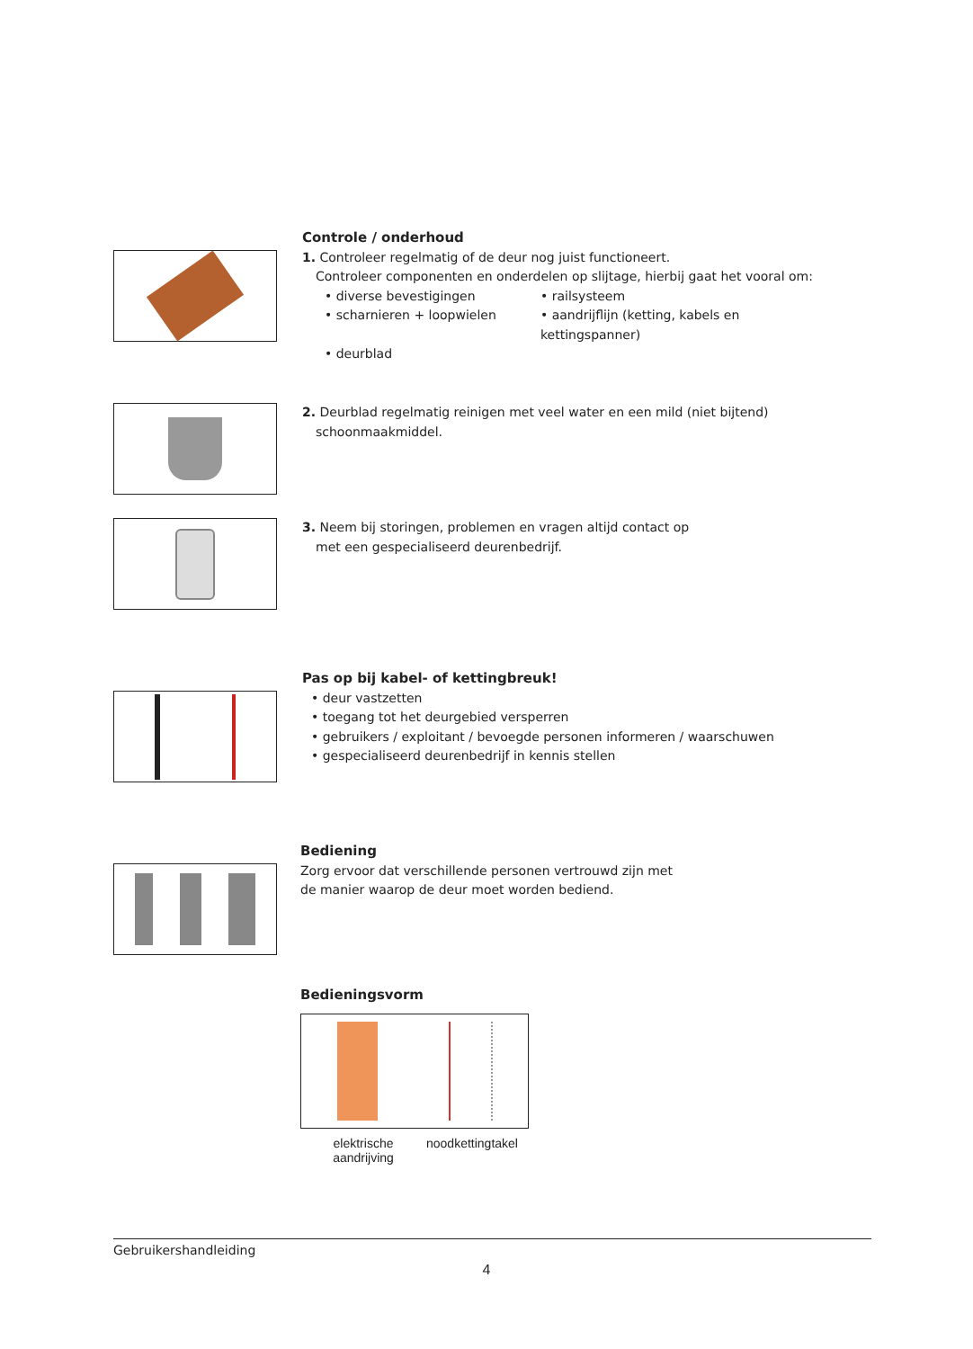Controle / onderhoud
1. Controleer regelmatig of de deur nog juist functioneert.
Controleer componenten en onderdelen op slijtage, hierbij gaat het vooral om:
• diverse bevestigingen • railsysteem • scharnieren + loopwielen • aandrijflijn (ketting, kabels en kettingspanner) • deurblad
2. Deurblad regelmatig reinigen met veel water en een mild (niet bijtend)
schoonmaakmiddel.
3. Neem bij storingen, problemen en vragen altijd contact op
met een gespecialiseerd deurenbedrijf.
Pas op bij kabel- of kettingbreuk!
• deur vastzetten
• toegang tot het deurgebied versperren
• gebruikers / exploitant / bevoegde personen informeren / waarschuwen
• gespecialiseerd deurenbedrijf in kennis stellen
Bediening
Zorg ervoor dat verschillende personen vertrouwd zijn met
de manier waarop de deur moet worden bediend.
Bedieningsvorm
elektrische
aandrijving noodkettingtakel
Gebruikershandleiding
4